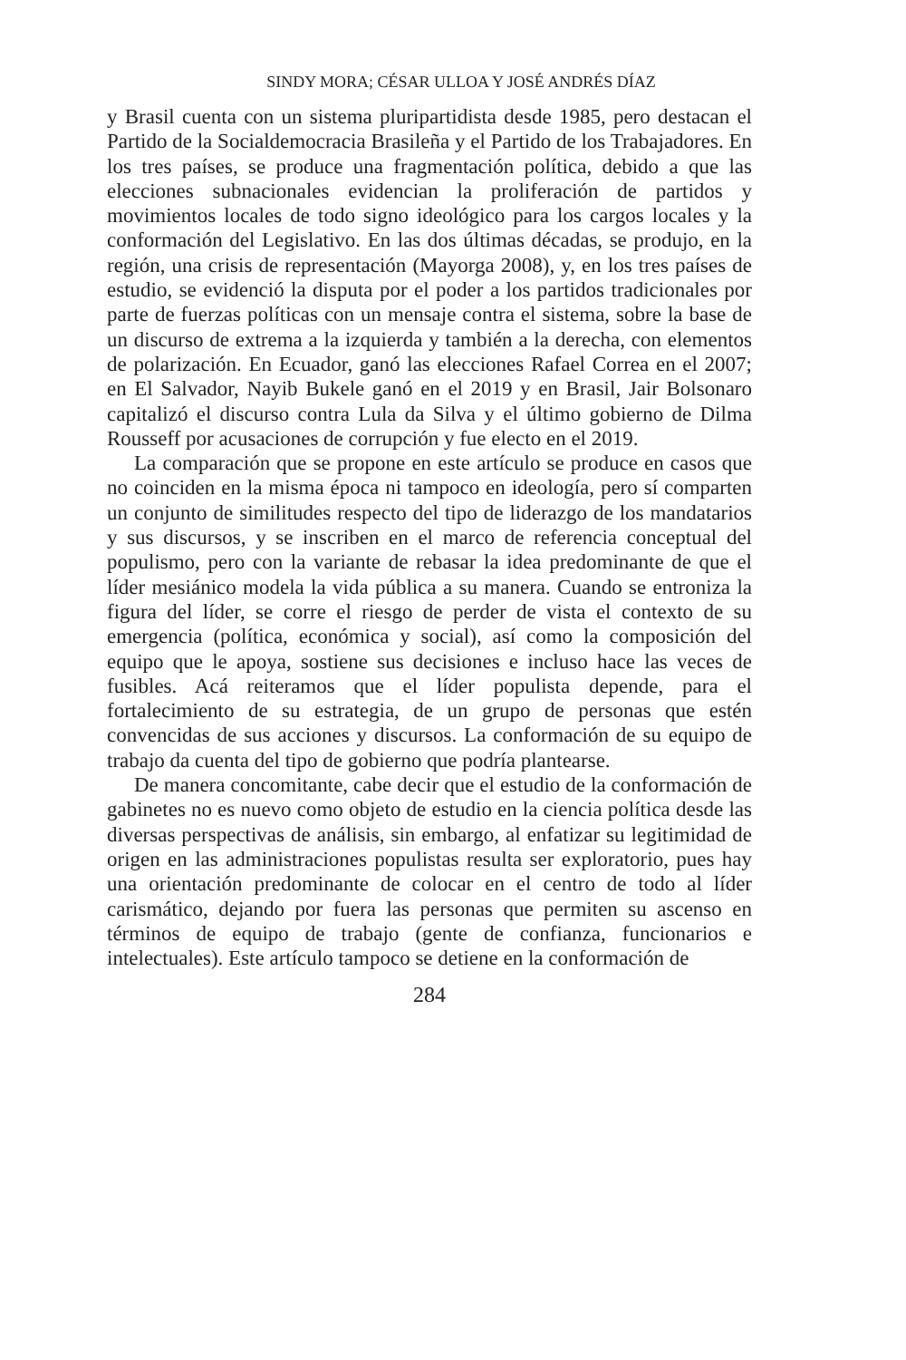SINDY MORA; CÉSAR ULLOA Y JOSÉ ANDRÉS DÍAZ
y Brasil cuenta con un sistema pluripartidista desde 1985, pero destacan el Partido de la Socialdemocracia Brasileña y el Partido de los Trabajadores. En los tres países, se produce una fragmentación política, debido a que las elecciones subnacionales evidencian la proliferación de partidos y movimientos locales de todo signo ideológico para los cargos locales y la conformación del Legislativo. En las dos últimas décadas, se produjo, en la región, una crisis de representación (Mayorga 2008), y, en los tres países de estudio, se evidenció la disputa por el poder a los partidos tradicionales por parte de fuerzas políticas con un mensaje contra el sistema, sobre la base de un discurso de extrema a la izquierda y también a la derecha, con elementos de polarización. En Ecuador, ganó las elecciones Rafael Correa en el 2007; en El Salvador, Nayib Bukele ganó en el 2019 y en Brasil, Jair Bolsonaro capitalizó el discurso contra Lula da Silva y el último gobierno de Dilma Rousseff por acusaciones de corrupción y fue electo en el 2019.
La comparación que se propone en este artículo se produce en casos que no coinciden en la misma época ni tampoco en ideología, pero sí comparten un conjunto de similitudes respecto del tipo de liderazgo de los mandatarios y sus discursos, y se inscriben en el marco de referencia conceptual del populismo, pero con la variante de rebasar la idea predominante de que el líder mesiánico modela la vida pública a su manera. Cuando se entroniza la figura del líder, se corre el riesgo de perder de vista el contexto de su emergencia (política, económica y social), así como la composición del equipo que le apoya, sostiene sus decisiones e incluso hace las veces de fusibles. Acá reiteramos que el líder populista depende, para el fortalecimiento de su estrategia, de un grupo de personas que estén convencidas de sus acciones y discursos. La conformación de su equipo de trabajo da cuenta del tipo de gobierno que podría plantearse.
De manera concomitante, cabe decir que el estudio de la conformación de gabinetes no es nuevo como objeto de estudio en la ciencia política desde las diversas perspectivas de análisis, sin embargo, al enfatizar su legitimidad de origen en las administraciones populistas resulta ser exploratorio, pues hay una orientación predominante de colocar en el centro de todo al líder carismático, dejando por fuera las personas que permiten su ascenso en términos de equipo de trabajo (gente de confianza, funcionarios e intelectuales). Este artículo tampoco se detiene en la conformación de
284